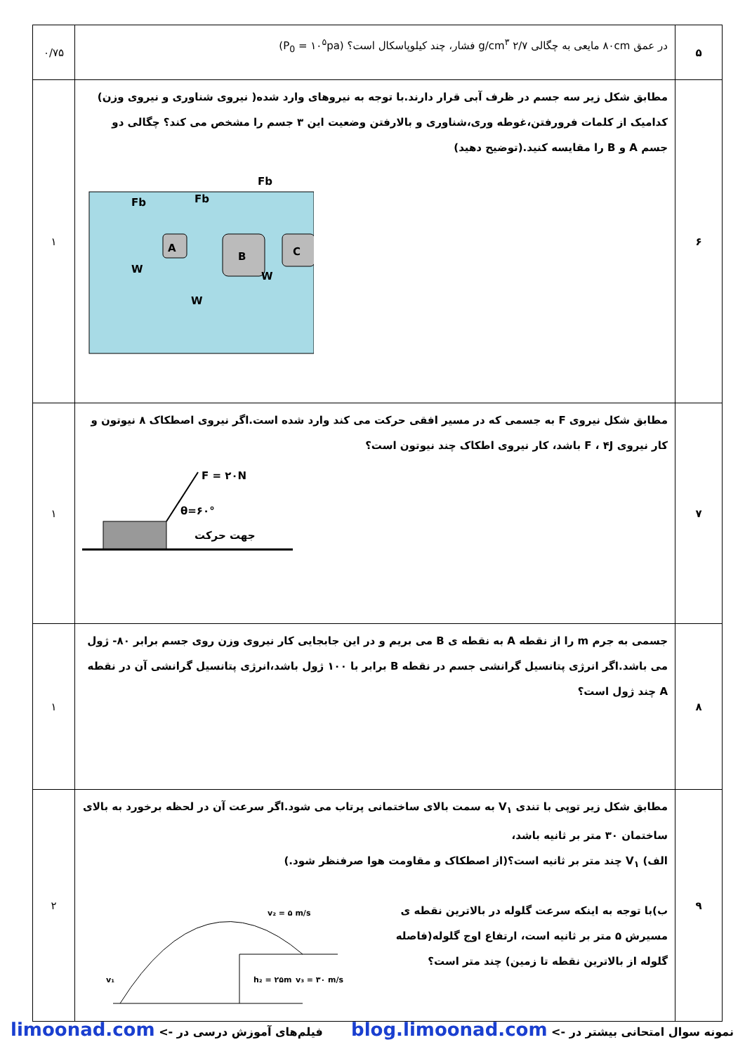| ۵ | در عمق ۸۰cm مایعی به چگالی ۲/۷ g/cm<sup>۳</sup> فشار، چند کیلوپاسکال است؟ (P<sub>0</sub> = ۱۰<sup>۵</sup>pa) | ۰/۷۵ |
| ۶ | مطابق شکل زیر سه جسم در ظرف آبی قرار دارند.با توجه به نیروهای وارد شده( نیروی شناوری و نیروی وزن) کدامیک از کلمات فرورفتن،غوطه وری،شناوری و بالارفتن وضعیت این ۳ جسم را مشخص می کند؟ چگالی دو جسم A و B را مقایسه کنید.(توضیح دهید) A B C Fb Fb Fb W W W | ۱ |
| ۷ | مطابق شکل نیروی F به جسمی که در مسیر افقی حرکت می کند وارد شده است.اگر نیروی اصطکاک ۸ نیوتون و کار نیروی F ، ۴J باشد، کار نیروی اطکاک چند نیوتون است؟ F = ۲۰N θ=۶۰° جهت حرکت | ۱ |
| ۸ | جسمی به جرم m را از نقطه A به نقطه ی B می بریم و در این جابجایی کار نیروی وزن روی جسم برابر ۸۰- ژول می باشد.اگر انرژی پتانسیل گرانشی جسم در نقطه B برابر با ۱۰۰ ژول باشد،انرژی پتانسیل گرانشی آن در نقطه A چند ژول است؟ | ۱ |
| ۹ | مطابق شکل زیر توپی با تندی V<sub>۱</sub> به سمت بالای ساختمانی پرتاب می شود.اگر سرعت آن در لحظه برخورد به بالای ساختمان ۳۰ متر بر ثانیه باشد، الف) V<sub>۱</sub> چند متر بر ثانیه است؟(از اصطکاک و مقاومت هوا صرفنظر شود.) ب)با توجه به اینکه سرعت گلوله در بالاترین نقطه ی مسیرش ۵ متر بر ثانیه است، ارتفاع اوج گلوله(فاصله گلوله از بالاترین نقطه تا زمین) چند متر است؟ v₂ = ۵ m/s v₃ = ۳۰ m/s h₂ = ۲۵m v₁ | ۲ |
نمونه سوال امتحانی بیشتر در -> blog.limoonad.com فیلم‌های آموزش درسی در -> limoonad.com